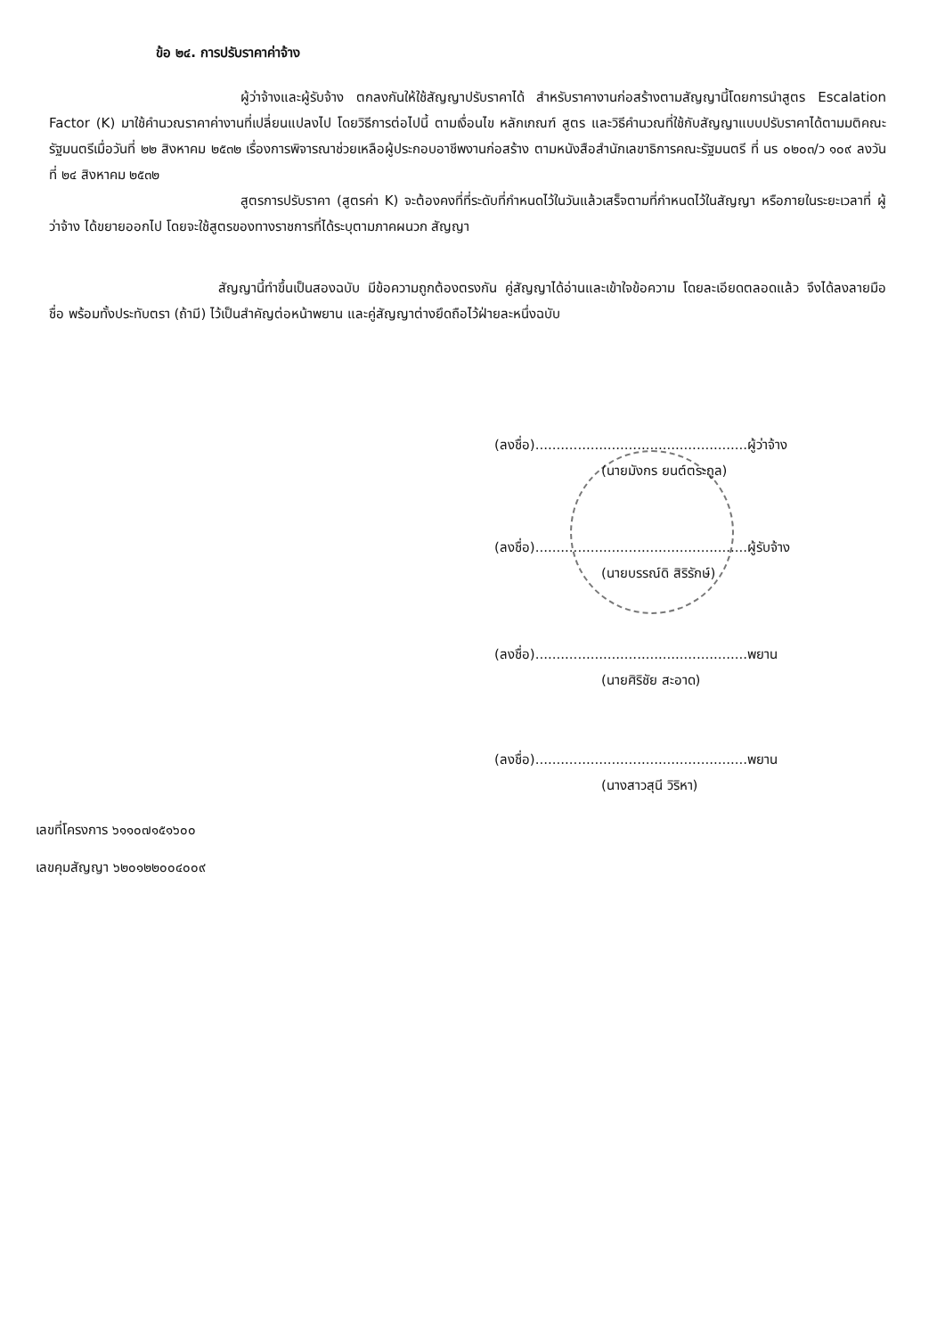ข้อ ๒๔. การปรับราคาค่าจ้าง
ผู้ว่าจ้างและผู้รับจ้าง ตกลงกันให้ใช้สัญญาปรับราคาได้ สำหรับราคางานก่อสร้างตามสัญญานี้โดยการนำสูตร Escalation Factor (K) มาใช้คำนวณราคาค่างานที่เปลี่ยนแปลงไป โดยวิธีการต่อไปนี้ ตามเงื่อนไข หลักเกณฑ์ สูตร และวิธีคำนวณที่ใช้กับสัญญาแบบปรับราคาได้ตามมติคณะรัฐมนตรีเมื่อวันที่ ๒๒ สิงหาคม ๒๕๓๒ เรื่องการพิจารณาช่วยเหลือผู้ประกอบอาชีพงานก่อสร้าง ตามหนังสือสำนักเลขาธิการคณะรัฐมนตรี ที่ นร ๐๒๐๓/ว ๑๐๙ ลงวันที่ ๒๔ สิงหาคม ๒๕๓๒
สูตรการปรับราคา (สูตรค่า K) จะต้องคงที่ที่ระดับที่กำหนดไว้ในวันแล้วเสร็จตามที่กำหนดไว้ในสัญญา หรือภายในระยะเวลาที่ ผู้ว่าจ้าง ได้ขยายออกไป โดยจะใช้สูตรของทางราชการที่ได้ระบุตามภาคผนวก สัญญา
สัญญานี้ทำขึ้นเป็นสองฉบับ มีข้อความถูกต้องตรงกัน คู่สัญญาได้อ่านและเข้าใจข้อความ โดยละเอียดตลอดแล้ว จึงได้ลงลายมือชื่อ พร้อมทั้งประทับตรา (ถ้ามี) ไว้เป็นสำคัญต่อหน้าพยาน และคู่สัญญาต่างยึดถือไว้ฝ่ายละหนึ่งฉบับ
(ลงชื่อ)..................................................ผู้ว่าจ้าง
(นายมังกร ยนต์ตระกูล)
(ลงชื่อ)..................................................ผู้รับจ้าง
(นายบรรณ์ดิ สิริรักษ์)
(ลงชื่อ)..................................................พยาน
(นายศิริชัย สะอาด)
(ลงชื่อ)..................................................พยาน
(นางสาวสุนี วิริหา)
เลขที่โครงการ ๖๑๑๐๗๑๕๑๖๐๐
เลขคุมสัญญา ๖๒๐๑๒๒๐๐๔๐๐๙